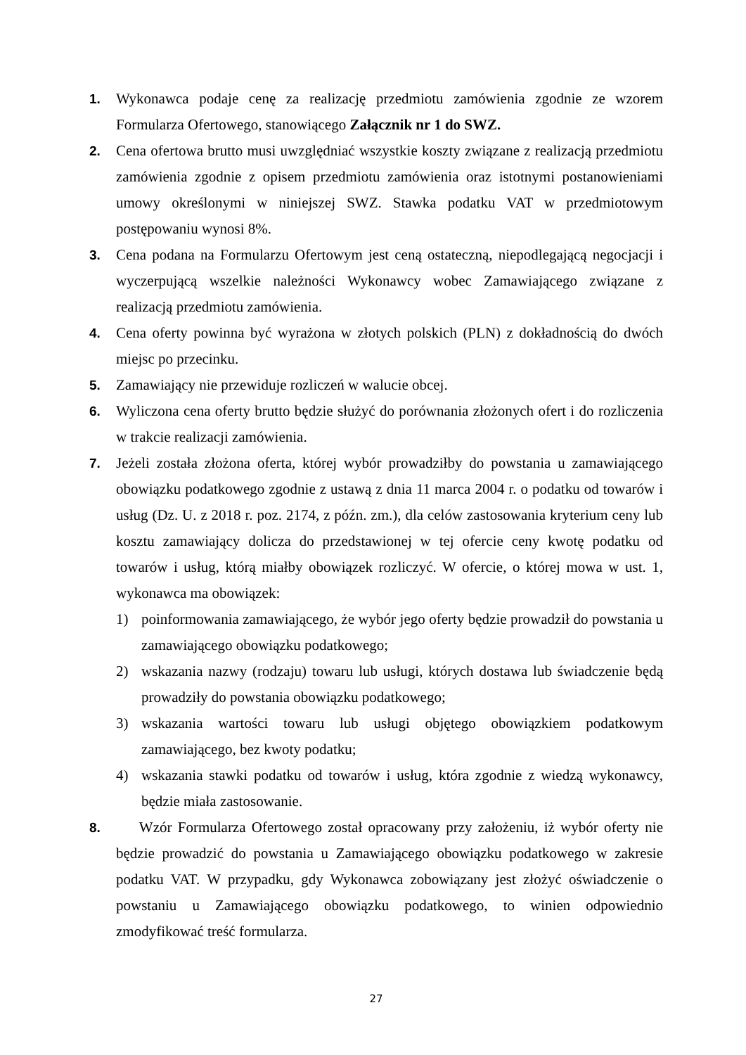1. Wykonawca podaje cenę za realizację przedmiotu zamówienia zgodnie ze wzorem Formularza Ofertowego, stanowiącego Załącznik nr 1 do SWZ.
2. Cena ofertowa brutto musi uwzględniać wszystkie koszty związane z realizacją przedmiotu zamówienia zgodnie z opisem przedmiotu zamówienia oraz istotnymi postanowieniami umowy określonymi w niniejszej SWZ. Stawka podatku VAT w przedmiotowym postępowaniu wynosi 8%.
3. Cena podana na Formularzu Ofertowym jest ceną ostateczną, niepodlegającą negocjacji i wyczerpującą wszelkie należności Wykonawcy wobec Zamawiającego związane z realizacją przedmiotu zamówienia.
4. Cena oferty powinna być wyrażona w złotych polskich (PLN) z dokładnością do dwóch miejsc po przecinku.
5. Zamawiający nie przewiduje rozliczeń w walucie obcej.
6. Wyliczona cena oferty brutto będzie służyć do porównania złożonych ofert i do rozliczenia w trakcie realizacji zamówienia.
7. Jeżeli została złożona oferta, której wybór prowadziłby do powstania u zamawiającego obowiązku podatkowego zgodnie z ustawą z dnia 11 marca 2004 r. o podatku od towarów i usług (Dz. U. z 2018 r. poz. 2174, z późn. zm.), dla celów zastosowania kryterium ceny lub kosztu zamawiający dolicza do przedstawionej w tej ofercie ceny kwotę podatku od towarów i usług, którą miałby obowiązek rozliczyć. W ofercie, o której mowa w ust. 1, wykonawca ma obowiązek:
1) poinformowania zamawiającego, że wybór jego oferty będzie prowadził do powstania u zamawiającego obowiązku podatkowego;
2) wskazania nazwy (rodzaju) towaru lub usługi, których dostawa lub świadczenie będą prowadziły do powstania obowiązku podatkowego;
3) wskazania wartości towaru lub usługi objętego obowiązkiem podatkowym zamawiającego, bez kwoty podatku;
4) wskazania stawki podatku od towarów i usług, która zgodnie z wiedzą wykonawcy, będzie miała zastosowanie.
8. Wzór Formularza Ofertowego został opracowany przy założeniu, iż wybór oferty nie będzie prowadzić do powstania u Zamawiającego obowiązku podatkowego w zakresie podatku VAT. W przypadku, gdy Wykonawca zobowiązany jest złożyć oświadczenie o powstaniu u Zamawiającego obowiązku podatkowego, to winien odpowiednio zmodyfikować treść formularza.
27